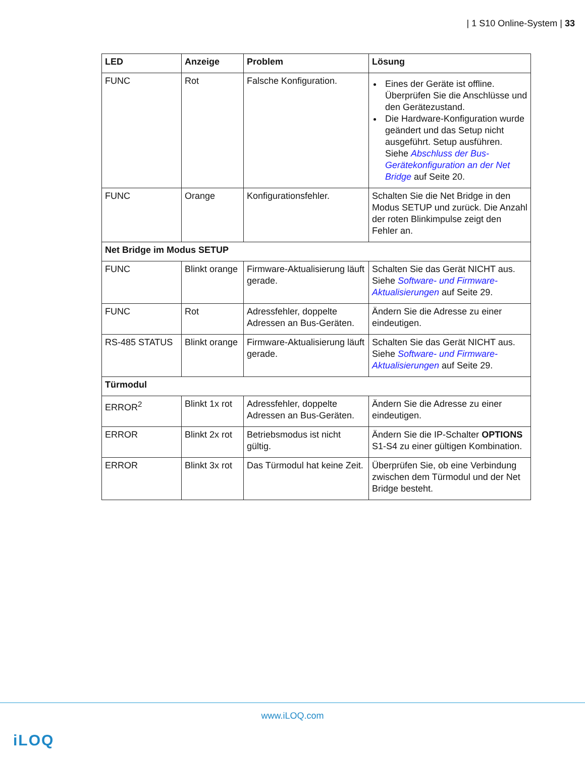| 1 S10 Online-System | 33
| LED | Anzeige | Problem | Lösung |
| --- | --- | --- | --- |
| FUNC | Rot | Falsche Konfiguration. | Eines der Geräte ist offline. Überprüfen Sie die Anschlüsse und den Gerätezustand. Die Hardware-Konfiguration wurde geändert und das Setup nicht ausgeführt. Setup ausführen. Siehe Abschluss der Bus-Gerätekonfiguration an der Net Bridge auf Seite 20. |
| FUNC | Orange | Konfigurationsfehler. | Schalten Sie die Net Bridge in den Modus SETUP und zurück. Die Anzahl der roten Blinkimpulse zeigt den Fehler an. |
| Net Bridge im Modus SETUP | | | |
| FUNC | Blinkt orange | Firmware-Aktualisierung läuft gerade. | Schalten Sie das Gerät NICHT aus. Siehe Software- und Firmware-Aktualisierungen auf Seite 29. |
| FUNC | Rot | Adressfehler, doppelte Adressen an Bus-Geräten. | Ändern Sie die Adresse zu einer eindeutigen. |
| RS-485 STATUS | Blinkt orange | Firmware-Aktualisierung läuft gerade. | Schalten Sie das Gerät NICHT aus. Siehe Software- und Firmware-Aktualisierungen auf Seite 29. |
| Türmodul | | | |
| ERROR<sup>2</sup> | Blinkt 1x rot | Adressfehler, doppelte Adressen an Bus-Geräten. | Ändern Sie die Adresse zu einer eindeutigen. |
| ERROR | Blinkt 2x rot | Betriebsmodus ist nicht gültig. | Ändern Sie die IP-Schalter OPTIONS S1-S4 zu einer gültigen Kombination. |
| ERROR | Blinkt 3x rot | Das Türmodul hat keine Zeit. | Überprüfen Sie, ob eine Verbindung zwischen dem Türmodul und der Net Bridge besteht. |
www.iLOQ.com
iLOQ